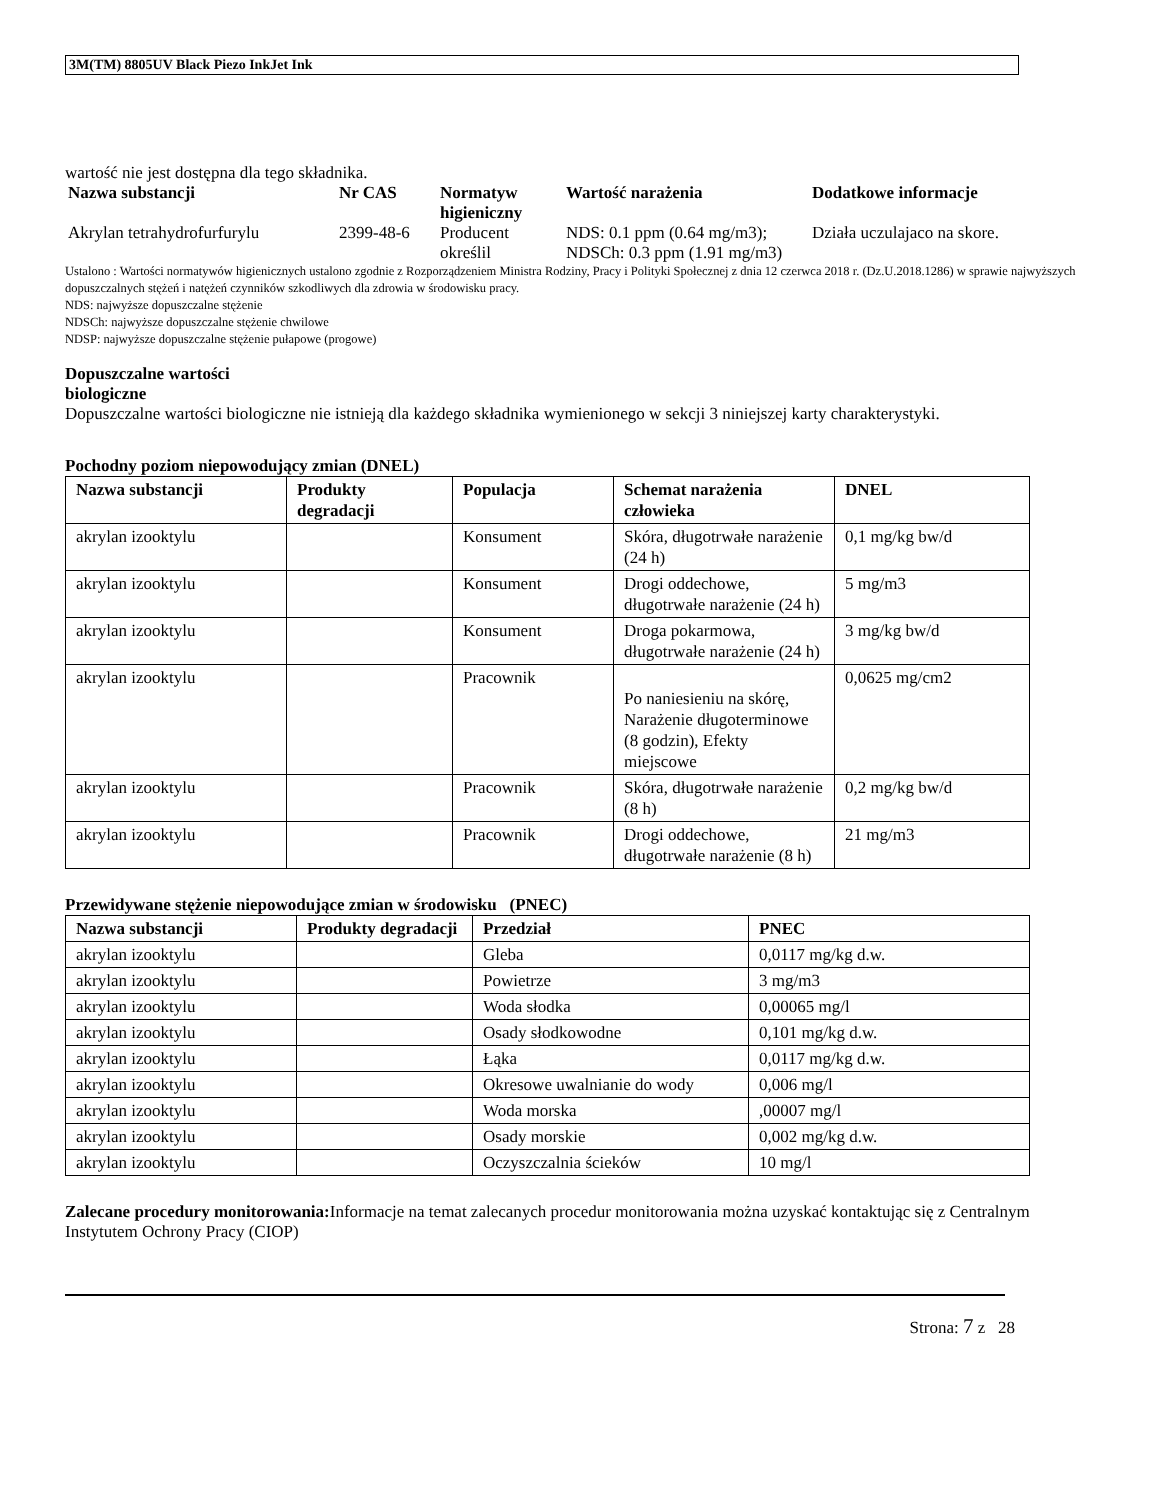3M(TM) 8805UV Black Piezo InkJet Ink
wartość nie jest dostępna dla tego składnika.
| Nazwa substancji | Nr CAS | Normatyw higieniczny | Wartość narażenia | Dodatkowe informacje |
| --- | --- | --- | --- | --- |
| Akrylan tetrahydrofurfurylu | 2399-48-6 | Producent określil | NDS: 0.1 ppm (0.64 mg/m3); NDSCh: 0.3 ppm (1.91 mg/m3) | Działa uczulajaco na skore. |
Ustalono : Wartości normatywów higienicznych ustalono zgodnie z Rozporządzeniem Ministra Rodziny, Pracy i Polityki Społecznej z dnia 12 czerwca 2018 r. (Dz.U.2018.1286) w sprawie najwyższych dopuszczalnych stężeń i natężeń czynników szkodliwych dla zdrowia w środowisku pracy.
NDS: najwyższe dopuszczalne stężenie
NDSCh: najwyższe dopuszczalne stężenie chwilowe
NDSP: najwyższe dopuszczalne stężenie pułapowe (progowe)
Dopuszczalne wartości
biologiczne
Dopuszczalne wartości biologiczne nie istnieją dla każdego składnika wymienionego w sekcji 3 niniejszej karty charakterystyki.
Pochodny poziom niepowodujący zmian (DNEL)
| Nazwa substancji | Produkty degradacji | Populacja | Schemat narażenia człowieka | DNEL |
| --- | --- | --- | --- | --- |
| akrylan izooktylu | | Konsument | Skóra, długotrwałe narażenie (24 h) | 0,1 mg/kg bw/d |
| akrylan izooktylu | | Konsument | Drogi oddechowe, długotrwałe narażenie (24 h) | 5 mg/m3 |
| akrylan izooktylu | | Konsument | Droga pokarmowa, długotrwałe narażenie (24 h) | 3 mg/kg bw/d |
| akrylan izooktylu | | Pracownik | Po naniesieniu na skórę, Narażenie długoterminowe (8 godzin), Efekty miejscowe | 0,0625 mg/cm2 |
| akrylan izooktylu | | Pracownik | Skóra, długotrwałe narażenie (8 h) | 0,2 mg/kg bw/d |
| akrylan izooktylu | | Pracownik | Drogi oddechowe, długotrwałe narażenie (8 h) | 21 mg/m3 |
Przewidywane stężenie niepowodujące zmian w środowisku (PNEC)
| Nazwa substancji | Produkty degradacji | Przedział | PNEC |
| --- | --- | --- | --- |
| akrylan izooktylu | | Gleba | 0,0117 mg/kg d.w. |
| akrylan izooktylu | | Powietrze | 3 mg/m3 |
| akrylan izooktylu | | Woda słodka | 0,00065 mg/l |
| akrylan izooktylu | | Osady słodkowodne | 0,101 mg/kg d.w. |
| akrylan izooktylu | | Łąka | 0,0117 mg/kg d.w. |
| akrylan izooktylu | | Okresowe uwalnianie do wody | 0,006 mg/l |
| akrylan izooktylu | | Woda morska | ,00007 mg/l |
| akrylan izooktylu | | Osady morskie | 0,002 mg/kg d.w. |
| akrylan izooktylu | | Oczyszczalnia ścieków | 10 mg/l |
Zalecane procedury monitorowania: Informacje na temat zalecanych procedur monitorowania można uzyskać kontaktując się z Centralnym Instytutem Ochrony Pracy (CIOP)
Strona: 7 z 28